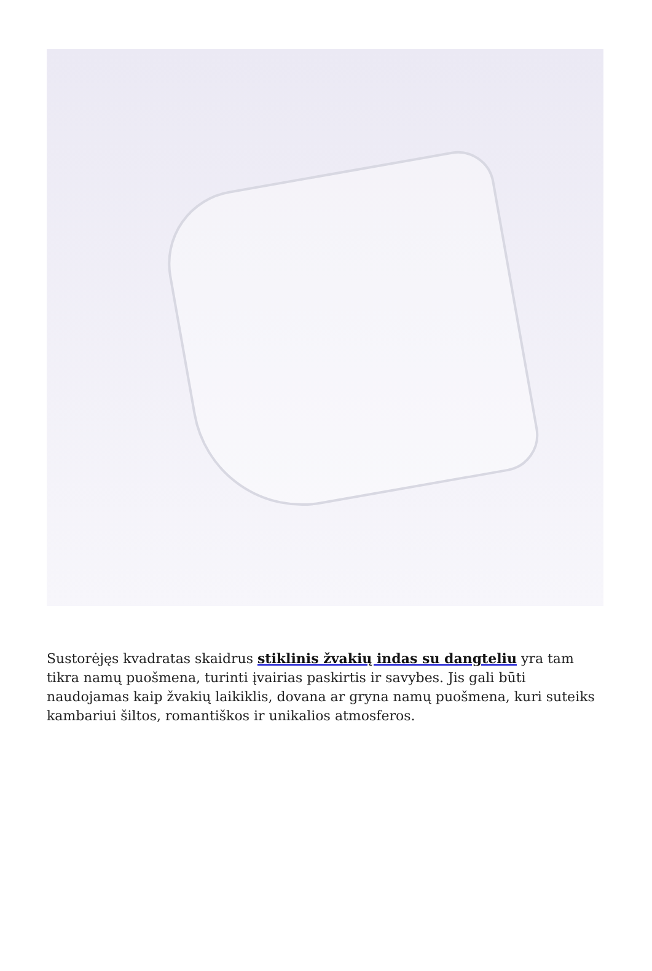Sustorėjęs kvadratas skaidrus stiklinis žvakių indas su dangteliu yra tam tikra namų puošmena, turinti įvairias paskirtis ir savybes. Jis gali būti naudojamas kaip žvakių laikiklis, dovana ar gryna namų puošmena, kuri suteiks kambariui šiltos, romantiškos ir unikalios atmosferos.